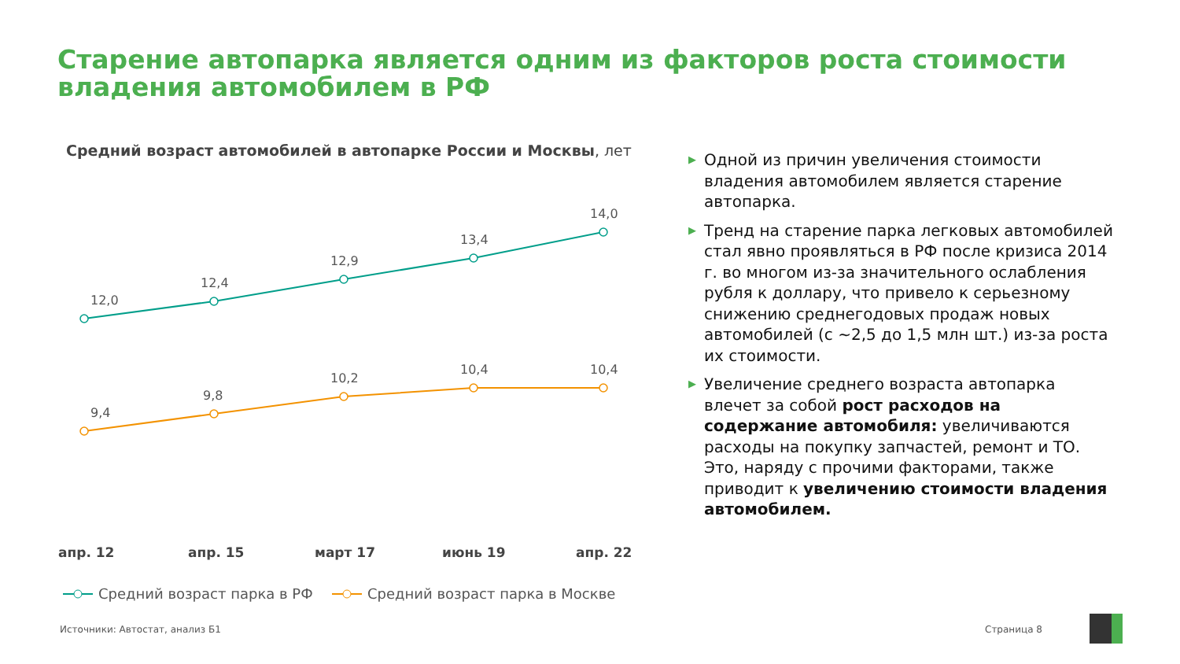Старение автопарка является одним из факторов роста стоимости владения автомобилем в РФ
Средний возраст автомобилей в автопарке России и Москвы, лет
12,0
12,4
12,9
13,4
14,0
9,4
9,8
10,2
10,4
10,4
апр. 12
апр. 15
март 17
июнь 19
апр. 22
Средний возраст парка в РФ
Средний возраст парка в Москве
▶ Одной из причин увеличения стоимости владения автомобилем является старение автопарка.
▶ Тренд на старение парка легковых автомобилей стал явно проявляться в РФ после кризиса 2014 г. во многом из-за значительного ослабления рубля к доллару, что привело к серьезному снижению среднегодовых продаж новых автомобилей (с ~2,5 до 1,5 млн шт.) из-за роста их стоимости.
▶ Увеличение среднего возраста автопарка влечет за собой рост расходов на содержание автомобиля: увеличиваются расходы на покупку запчастей, ремонт и ТО. Это, наряду с прочими факторами, также приводит к увеличению стоимости владения автомобилем.
Источники: Автостат, анализ Б1 Страница 8